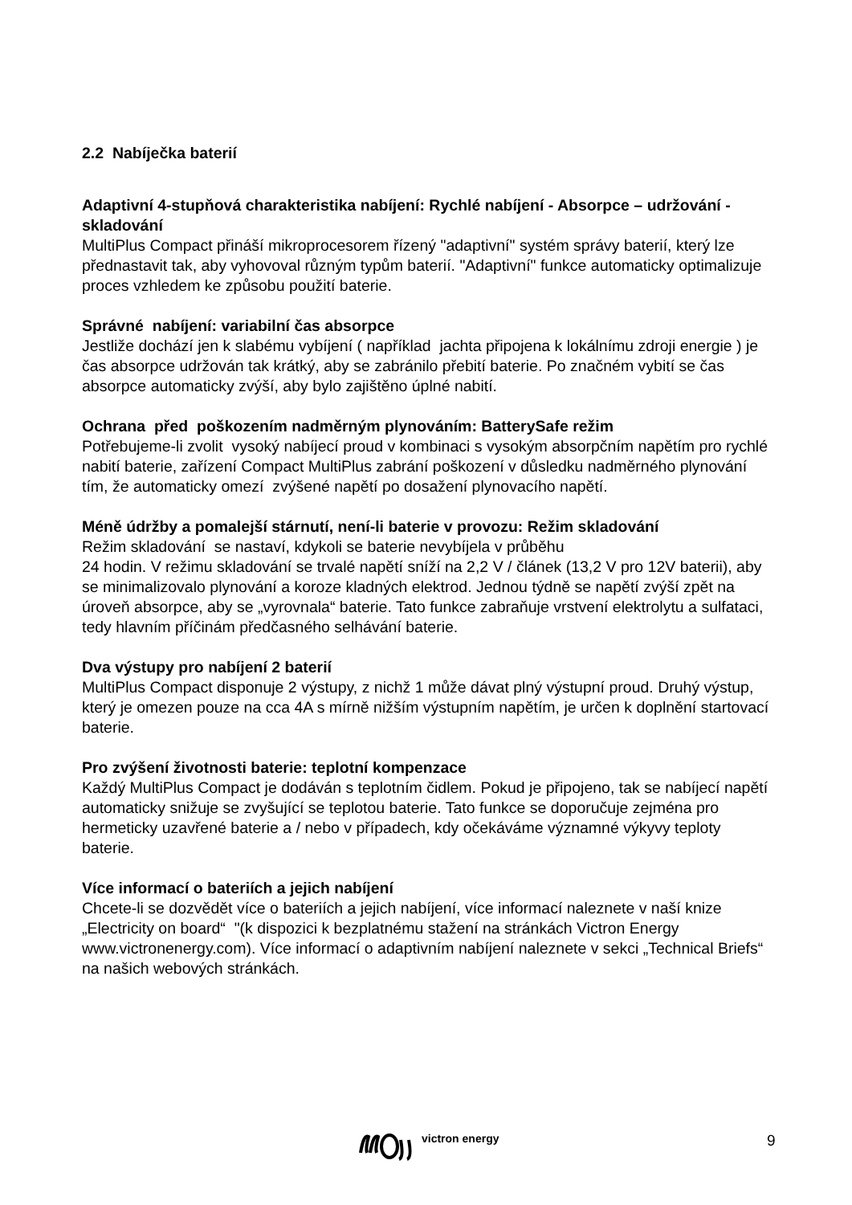2.2 Nabíječka baterií
Adaptivní 4-stupňová charakteristika nabíjení: Rychlé nabíjení - Absorpce – udržování - skladování
MultiPlus Compact přináší mikroprocesorem řízený "adaptivní" systém správy baterií, který lze přednastavit tak, aby vyhovoval různým typům baterií. "Adaptivní" funkce automaticky optimalizuje proces vzhledem ke způsobu použití baterie.
Správné nabíjení: variabilní čas absorpce
Jestliže dochází jen k slabému vybíjení ( například jachta připojena k lokálnímu zdroji energie ) je čas absorpce udržován tak krátký, aby se zabránilo přebití baterie. Po značném vybití se čas absorpce automaticky zvýší, aby bylo zajištěno úplné nabití.
Ochrana před poškozením nadměrným plynováním: BatterySafe režim
Potřebujeme-li zvolit vysoký nabíjecí proud v kombinaci s vysokým absorpčním napětím pro rychlé nabití baterie, zařízení Compact MultiPlus zabrání poškození v důsledku nadměrného plynování tím, že automaticky omezí zvýšené napětí po dosažení plynovacího napětí.
Méně údržby a pomalejší stárnutí, není-li baterie v provozu: Režim skladování
Režim skladování se nastaví, kdykoli se baterie nevybíjela v průběhu
24 hodin. V režimu skladování se trvalé napětí sníží na 2,2 V / článek (13,2 V pro 12V baterii), aby se minimalizovalo plynování a koroze kladných elektrod. Jednou týdně se napětí zvýší zpět na úroveň absorpce, aby se „vyrovnala“ baterie. Tato funkce zabraňuje vrstvení elektrolytu a sulfataci, tedy hlavním příčinám předčasného selhávání baterie.
Dva výstupy pro nabíjení 2 baterií
MultiPlus Compact disponuje 2 výstupy, z nichž 1 může dávat plný výstupní proud. Druhý výstup, který je omezen pouze na cca 4A s mírně nižším výstupním napětím, je určen k doplnění startovací baterie.
Pro zvýšení životnosti baterie: teplotní kompenzace
Každý MultiPlus Compact je dodáván s teplotním čidlem. Pokud je připojeno, tak se nabíjecí napětí automaticky snižuje se zvyšující se teplotou baterie. Tato funkce se doporučuje zejména pro hermeticky uzavřené baterie a / nebo v případech, kdy očekáváme významné výkyvy teploty baterie.
Více informací o bateriích a jejich nabíjení
Chcete-li se dozvědět více o bateriích a jejich nabíjení, více informací naleznete v naší knize „Electricity on board“ "(k dispozici k bezplatnému stažení na stránkách Victron Energy www.victronenergy.com). Více informací o adaptivním nabíjení naleznete v sekci „Technical Briefs“ na našich webových stránkách.
victron energy 9